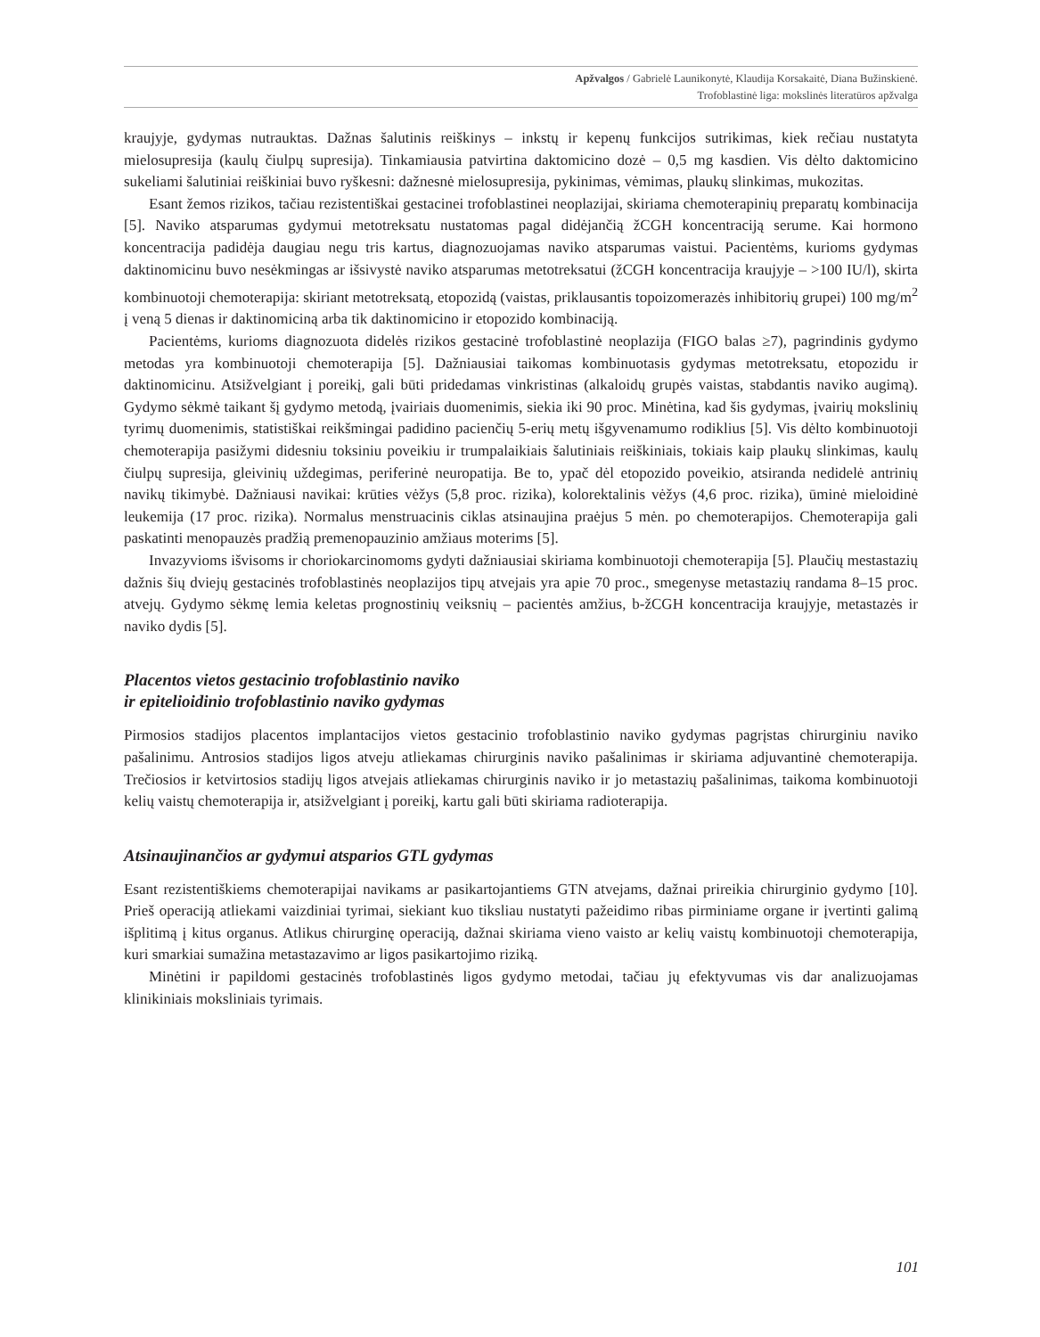Apžvalgos / Gabrielė Launikonytė, Klaudija Korsakaitė, Diana Bužinskienė.
Trofoblastinė liga: mokslinės literatūros apžvalga
kraujyje, gydymas nutrauktas. Dažnas šalutinis reiškinys – inkstų ir kepenų funkcijos sutrikimas, kiek rečiau nustatyta mielosupresija (kaulų čiulpų supresija). Tinkamiausia patvirtina daktomicino dozė – 0,5 mg kasdien. Vis dėlto daktomicino sukeliami šalutiniai reiškiniai buvo ryškesni: dažnesnė mielosupresija, pykinimas, vėmimas, plaukų slinkimas, mukozitas.
Esant žemos rizikos, tačiau rezistentiškai gestacinei trofoblastinei neoplazijai, skiriama chemoterapinių preparatų kombinacija [5]. Naviko atsparumas gydymui metotreksatu nustatomas pagal didėjančią žCGH koncentraciją serume. Kai hormono koncentracija padidėja daugiau negu tris kartus, diagnozuojamas naviko atsparumas vaistui. Pacientėms, kurioms gydymas daktinomicinu buvo nesėkmingas ar išsivystė naviko atsparumas metotreksatui (žCGH koncentracija kraujyje – >100 IU/l), skirta kombinuotoji chemoterapija: skiriant metotreksatą, etopozidą (vaistas, priklausantis topoizomerazės inhibitorių grupei) 100 mg/m<sup>2</sup> į veną 5 dienas ir daktinomiciną arba tik daktinomicino ir etopozido kombinaciją.
Pacientėms, kurioms diagnozuota didelės rizikos gestacinė trofoblastinė neoplazija (FIGO balas ≥7), pagrindinis gydymo metodas yra kombinuotoji chemoterapija [5]. Dažniausiai taikomas kombinuotasis gydymas metotreksatu, etopozidu ir daktinomicinu. Atsižvelgiant į poreikį, gali būti pridedamas vinkristinas (alkaloidų grupės vaistas, stabdantis naviko augimą). Gydymo sėkmė taikant šį gydymo metodą, įvairiais duomenimis, siekia iki 90 proc. Minėtina, kad šis gydymas, įvairių mokslinių tyrimų duomenimis, statistiškai reikšmingai padidino pacienčių 5-erių metų išgyvenamumo rodiklius [5]. Vis dėlto kombinuotoji chemoterapija pasižymi didesniu toksiniu poveikiu ir trumpalaikiais šalutiniais reiškiniais, tokiais kaip plaukų slinkimas, kaulų čiulpų supresija, gleivinių uždegimas, periferinė neuropatija. Be to, ypač dėl etopozido poveikio, atsiranda nedidelė antrinių navikų tikimybė. Dažniausi navikai: krūties vėžys (5,8 proc. rizika), kolorektalinis vėžys (4,6 proc. rizika), ūminė mieloidinė leukemija (17 proc. rizika). Normalus menstruacinis ciklas atsinaujina praėjus 5 mėn. po chemoterapijos. Chemoterapija gali paskatinti menopauzės pradžią premenopauzinio amžiaus moterims [5].
Invazyvioms išvisoms ir choriokarcinomoms gydyti dažniausiai skiriama kombinuotoji chemoterapija [5]. Plaučių mestastazių dažnis šių dviejų gestacinės trofoblastinės neoplazijos tipų atvejais yra apie 70 proc., smegenyse metastazių randama 8–15 proc. atvejų. Gydymo sėkmę lemia keletas prognostinių veiksnių – pacientės amžius, b-žCGH koncentracija kraujyje, metastazės ir naviko dydis [5].
Placentos vietos gestacinio trofoblastinio naviko
ir epitelioidinio trofoblastinio naviko gydymas
Pirmosios stadijos placentos implantacijos vietos gestacinio trofoblastinio naviko gydymas pagrįstas chirurginiu naviko pašalinimu. Antrosios stadijos ligos atveju atliekamas chirurginis naviko pašalinimas ir skiriama adjuvantinė chemoterapija. Trečiosios ir ketvirtosios stadijų ligos atvejais atliekamas chirurginis naviko ir jo metastazių pašalinimas, taikoma kombinuotoji kelių vaistų chemoterapija ir, atsižvelgiant į poreikį, kartu gali būti skiriama radioterapija.
Atsinaujinančios ar gydymui atsparios GTL gydymas
Esant rezistentiškiems chemoterapijai navikams ar pasikartojantiems GTN atvejams, dažnai prireikia chirurginio gydymo [10]. Prieš operaciją atliekami vaizdiniai tyrimai, siekiant kuo tiksliau nustatyti pažeidimo ribas pirminiame organe ir įvertinti galimą išplitimą į kitus organus. Atlikus chirurginę operaciją, dažnai skiriama vieno vaisto ar kelių vaistų kombinuotoji chemoterapija, kuri smarkiai sumažina metastazavimo ar ligos pasikartojimo riziką.
Minėtini ir papildomi gestacinės trofoblastinės ligos gydymo metodai, tačiau jų efektyvumas vis dar analizuojamas klinikiniais moksliniais tyrimais.
101